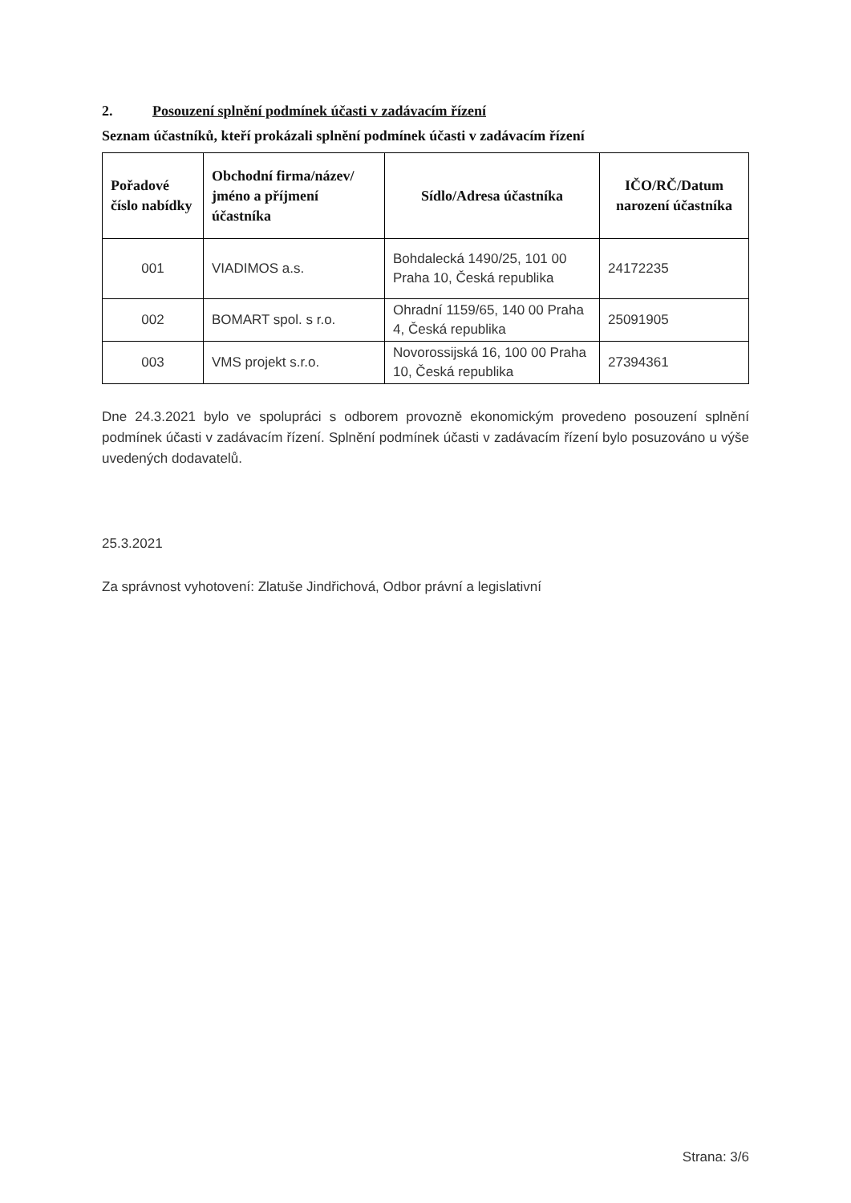2. Posouzení splnění podmínek účasti v zadávacím řízení
Seznam účastníků, kteří prokázali splnění podmínek účasti v zadávacím řízení
| Pořadové číslo nabídky | Obchodní firma/název/ jméno a příjmení účastníka | Sídlo/Adresa účastníka | IČO/RČ/Datum narození účastníka |
| --- | --- | --- | --- |
| 001 | VIADIMOS a.s. | Bohdalecká 1490/25, 101 00 Praha 10, Česká republika | 24172235 |
| 002 | BOMART spol. s r.o. | Ohradní 1159/65, 140 00 Praha 4, Česká republika | 25091905 |
| 003 | VMS projekt s.r.o. | Novorossijská 16, 100 00 Praha 10, Česká republika | 27394361 |
Dne 24.3.2021 bylo ve spolupráci s odborem provozně ekonomickým provedeno posouzení splnění podmínek účasti v zadávacím řízení. Splnění podmínek účasti v zadávacím řízení bylo posuzováno u výše uvedených dodavatelů.
25.3.2021
Za správnost vyhotovení: Zlatuše Jindřichová, Odbor právní a legislativní
Strana: 3/6